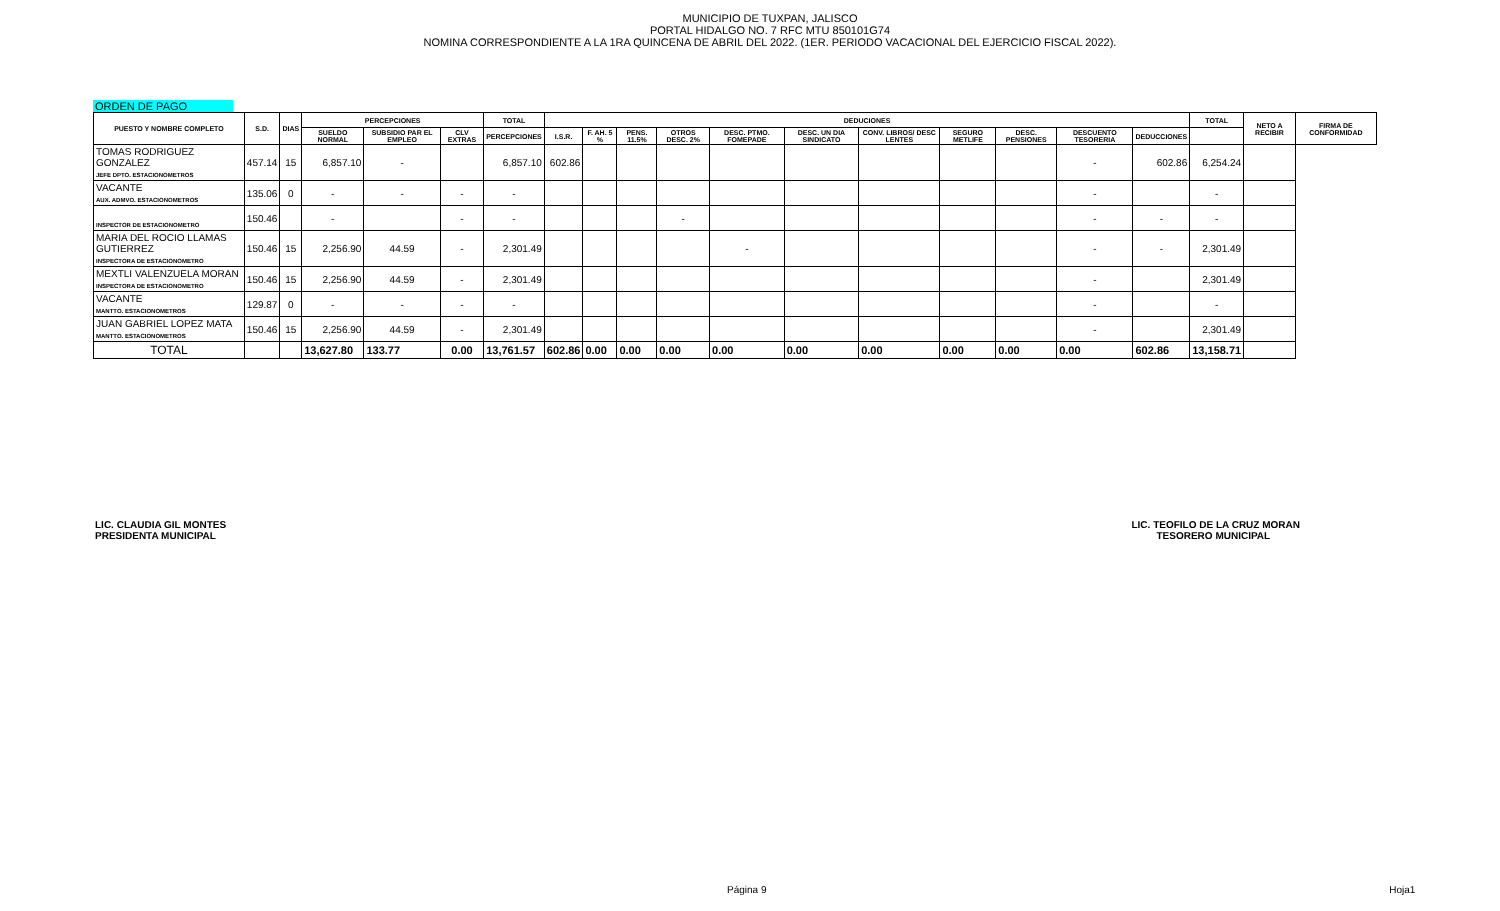MUNICIPIO DE TUXPAN, JALISCO
PORTAL HIDALGO NO. 7 RFC MTU 850101G74
NOMINA CORRESPONDIENTE A LA 1RA QUINCENA DE ABRIL DEL 2022. (1ER. PERIODO VACACIONAL DEL EJERCICIO FISCAL 2022).
ORDEN DE PAGO
| PUESTO Y NOMBRE COMPLETO | S.D. | DIAS | PERCEPCIONES | | | TOTAL | DEDUCIONES | | | | | | | | | | | TOTAL | NETO A RECIBIR | FIRMA DE CONFORMIDAD |
| --- | --- | --- | --- | --- | --- | --- | --- | --- | --- | --- | --- | --- | --- | --- | --- | --- | --- | --- | --- | --- |
| | | | SUELDO NORMAL | SUBSIDIO PAR EL EMPLEO | CLV EXTRAS | PERCEPCIONES | I.S.R. | F. AH. 5 % | PENS. 11.5% | OTROS DESC. 2% | DESC. PTMO. FOMEPADE | DESC. UN DIA SINDICATO | CONV. LIBROS/ DESC LENTES | SEGURO METLIFE | DESC. PENSIONES | DESCUENTO TESORERIA | DEDUCCIONES | | | |
| TOMAS RODRIGUEZ GONZALEZ JEFE DPTO. ESTACIONOMETROS | 457.14 | 15 | 6,857.10 | - | | 6,857.10 | 602.86 | | | | | | | | | - | 602.86 | 6,254.24 | | |
| VACANTE AUX. ADMVO. ESTACIONOMETROS | 135.06 | 0 | - | - | - | - | | | | | | | | | | - | | - | | |
| INSPECTOR DE ESTACIONOMETRO | 150.46 | | - | | - | - | | | | - | | | | | | - | - | - | | |
| MARIA DEL ROCIO LLAMAS GUTIERREZ INSPECTORA DE ESTACIONOMETRO | 150.46 | 15 | 2,256.90 | 44.59 | - | 2,301.49 | | | | | - | | | | | - | - | 2,301.49 | | |
| MEXTLI VALENZUELA MORAN INSPECTORA DE ESTACIONOMETRO | 150.46 | 15 | 2,256.90 | 44.59 | - | 2,301.49 | | | | | | | | | | - | | 2,301.49 | | |
| VACANTE MANTTO. ESTACIONOMETROS | 129.87 | 0 | - | - | - | - | | | | | | | | | | - | | - | | |
| JUAN GABRIEL LOPEZ MATA MANTTO. ESTACIONOMETROS | 150.46 | 15 | 2,256.90 | 44.59 | - | 2,301.49 | | | | | | | | | | - | | 2,301.49 | | |
| TOTAL | | | 13,627.80 | 133.77 | 0.00 | 13,761.57 | 602.86 | 0.00 | 0.00 | 0.00 | 0.00 | 0.00 | 0.00 | 0.00 | 0.00 | 0.00 | 602.86 | 13,158.71 | | |
LIC. CLAUDIA GIL MONTES
PRESIDENTA MUNICIPAL
LIC. TEOFILO DE LA CRUZ MORAN
TESORERO MUNICIPAL
Página 9 Hoja1